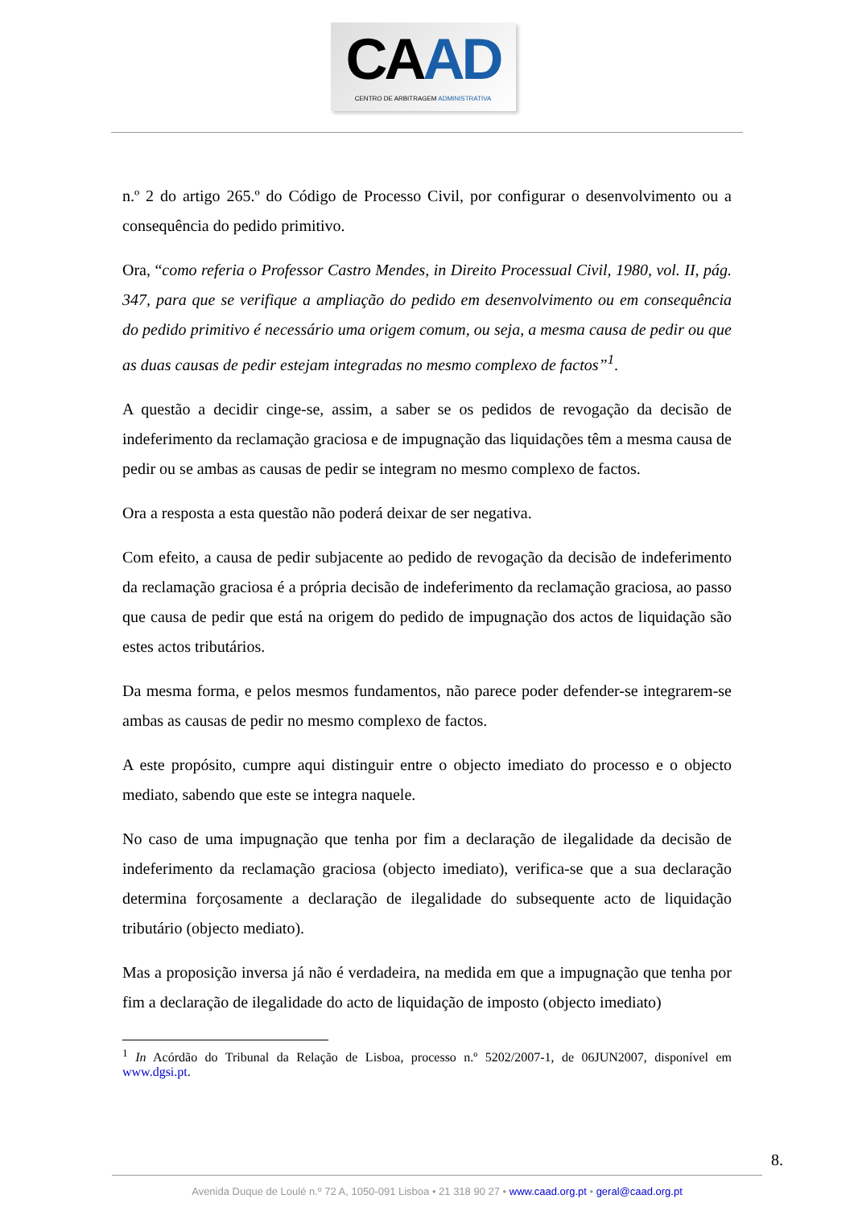CAAD
CENTRO DE ARBITRAGEM ADMINISTRATIVA
n.º 2 do artigo 265.º do Código de Processo Civil, por configurar o desenvolvimento ou a consequência do pedido primitivo.
Ora, “como referia o Professor Castro Mendes, in Direito Processual Civil, 1980, vol. II, pág. 347, para que se verifique a ampliação do pedido em desenvolvimento ou em consequência do pedido primitivo é necessário uma origem comum, ou seja, a mesma causa de pedir ou que as duas causas de pedir estejam integradas no mesmo complexo de factos”<sup>1</sup>.
A questão a decidir cinge-se, assim, a saber se os pedidos de revogação da decisão de indeferimento da reclamação graciosa e de impugnação das liquidações têm a mesma causa de pedir ou se ambas as causas de pedir se integram no mesmo complexo de factos.
Ora a resposta a esta questão não poderá deixar de ser negativa.
Com efeito, a causa de pedir subjacente ao pedido de revogação da decisão de indeferimento da reclamação graciosa é a própria decisão de indeferimento da reclamação graciosa, ao passo que causa de pedir que está na origem do pedido de impugnação dos actos de liquidação são estes actos tributários.
Da mesma forma, e pelos mesmos fundamentos, não parece poder defender-se integrarem-se ambas as causas de pedir no mesmo complexo de factos.
A este propósito, cumpre aqui distinguir entre o objecto imediato do processo e o objecto mediato, sabendo que este se integra naquele.
No caso de uma impugnação que tenha por fim a declaração de ilegalidade da decisão de indeferimento da reclamação graciosa (objecto imediato), verifica-se que a sua declaração determina forçosamente a declaração de ilegalidade do subsequente acto de liquidação tributário (objecto mediato).
Mas a proposição inversa já não é verdadeira, na medida em que a impugnação que tenha por fim a declaração de ilegalidade do acto de liquidação de imposto (objecto imediato)
<sup>1</sup> In Acórdão do Tribunal da Relação de Lisboa, processo n.º 5202/2007-1, de 06JUN2007, disponível em www.dgsi.pt.
8.
Avenida Duque de Loulé n.º 72 A, 1050-091 Lisboa • 21 318 90 27 • www.caad.org.pt • geral@caad.org.pt